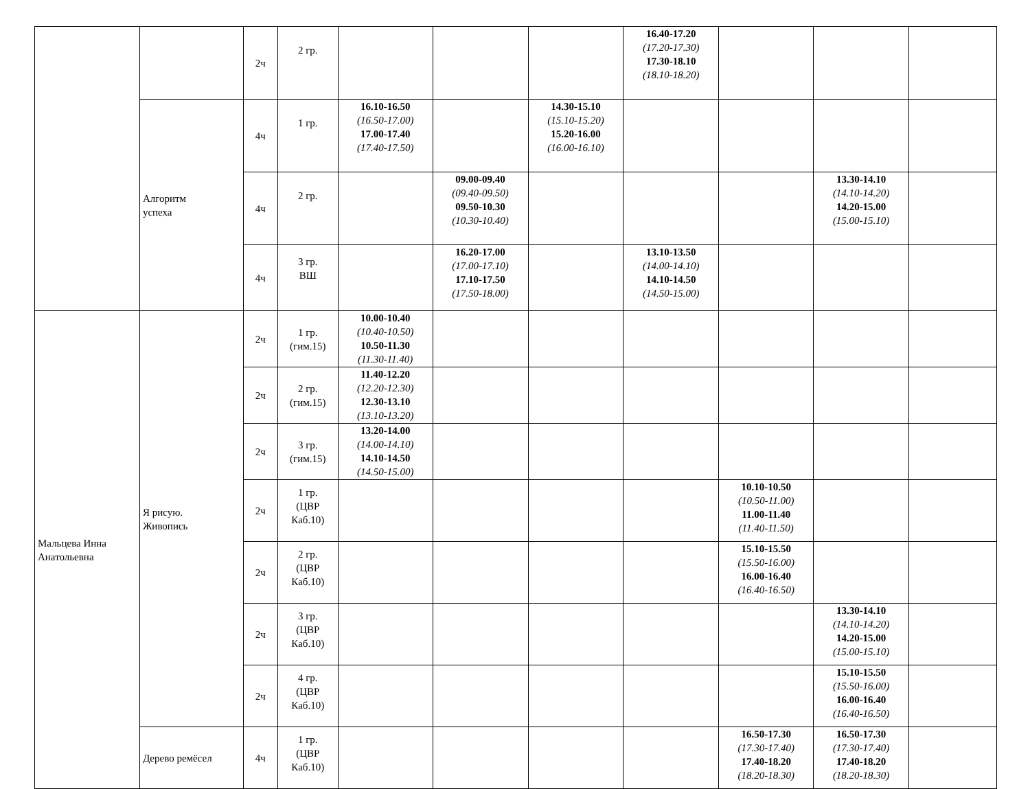| | | 2ч | 2 гр. | | | | 16.40-17.20 (17.20-17.30) 17.30-18.10 (18.10-18.20) | | | |
| | Алгоритм успеха | 4ч | 1 гр. | 16.10-16.50 (16.50-17.00) 17.00-17.40 (17.40-17.50) | | 14.30-15.10 (15.10-15.20) 15.20-16.00 (16.00-16.10) | | | | |
| | | 4ч | 2 гр. | | 09.00-09.40 (09.40-09.50) 09.50-10.30 (10.30-10.40) | | | | 13.30-14.10 (14.10-14.20) 14.20-15.00 (15.00-15.10) | |
| | | 4ч | 3 гр. ВШ | | 16.20-17.00 (17.00-17.10) 17.10-17.50 (17.50-18.00) | | 13.10-13.50 (14.00-14.10) 14.10-14.50 (14.50-15.00) | | | |
| Мальцева Инна Анатольевна | Я рисую. Живопись | 2ч | 1 гр. (гим.15) | 10.00-10.40 (10.40-10.50) 10.50-11.30 (11.30-11.40) | | | | | | |
| | | 2ч | 2 гр. (гим.15) | 11.40-12.20 (12.20-12.30) 12.30-13.10 (13.10-13.20) | | | | | | |
| | | 2ч | 3 гр. (гим.15) | 13.20-14.00 (14.00-14.10) 14.10-14.50 (14.50-15.00) | | | | | | |
| | | 2ч | 1 гр. (ЦВР Каб.10) | | | | | 10.10-10.50 (10.50-11.00) 11.00-11.40 (11.40-11.50) | | |
| | | 2ч | 2 гр. (ЦВР Каб.10) | | | | | 15.10-15.50 (15.50-16.00) 16.00-16.40 (16.40-16.50) | | |
| | | 2ч | 3 гр. (ЦВР Каб.10) | | | | | | 13.30-14.10 (14.10-14.20) 14.20-15.00 (15.00-15.10) | |
| | | 2ч | 4 гр. (ЦВР Каб.10) | | | | | | 15.10-15.50 (15.50-16.00) 16.00-16.40 (16.40-16.50) | |
| | Дерево ремёсел | 4ч | 1 гр. (ЦВР Каб.10) | | | | | 16.50-17.30 (17.30-17.40) 17.40-18.20 (18.20-18.30) | 16.50-17.30 (17.30-17.40) 17.40-18.20 (18.20-18.30) | |